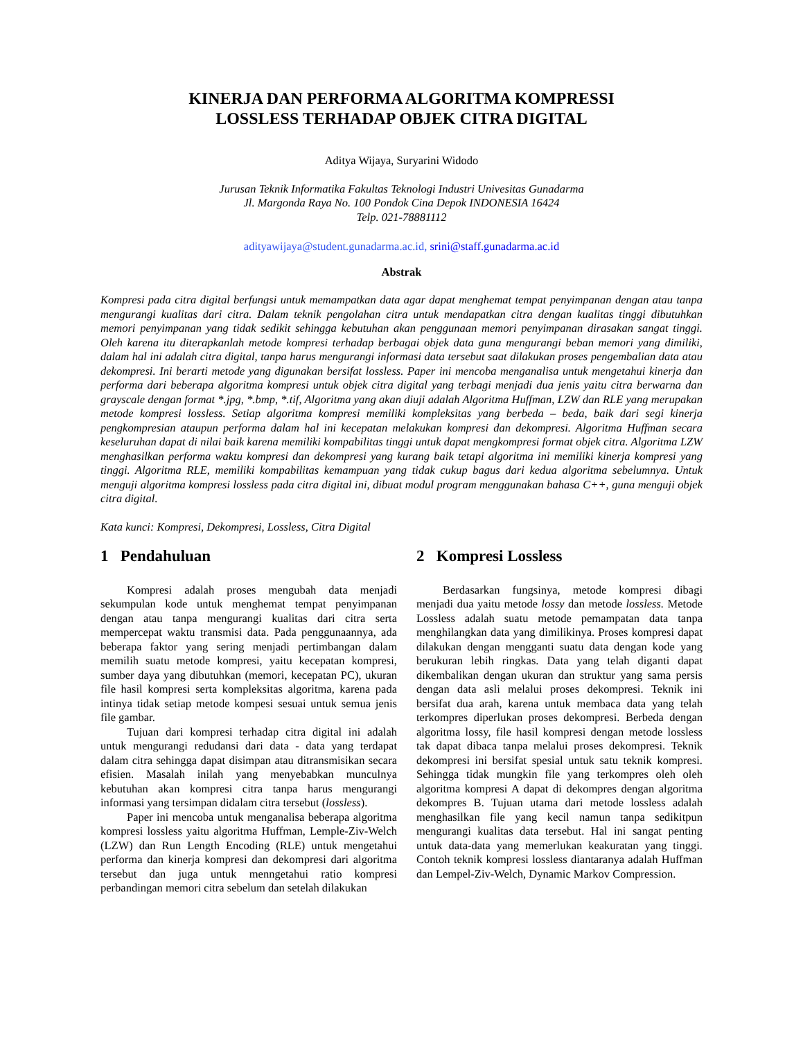KINERJA DAN PERFORMA ALGORITMA KOMPRESSI
LOSSLESS TERHADAP OBJEK CITRA DIGITAL
Aditya Wijaya, Suryarini Widodo
Jurusan Teknik Informatika Fakultas Teknologi Industri Univesitas Gunadarma
Jl. Margonda Raya No. 100 Pondok Cina Depok INDONESIA 16424
Telp. 021-78881112
adityawijaya@student.gunadarma.ac.id, srini@staff.gunadarma.ac.id
Abstrak
Kompresi pada citra digital berfungsi untuk memampatkan data agar dapat menghemat tempat penyimpanan dengan atau tanpa mengurangi kualitas dari citra. Dalam teknik pengolahan citra untuk mendapatkan citra dengan kualitas tinggi dibutuhkan memori penyimpanan yang tidak sedikit sehingga kebutuhan akan penggunaan memori penyimpanan dirasakan sangat tinggi. Oleh karena itu diterapkanlah metode kompresi terhadap berbagai objek data guna mengurangi beban memori yang dimiliki, dalam hal ini adalah citra digital, tanpa harus mengurangi informasi data tersebut saat dilakukan proses pengembalian data atau dekompresi. Ini berarti metode yang digunakan bersifat lossless. Paper ini mencoba menganalisa untuk mengetahui kinerja dan performa dari beberapa algoritma kompresi untuk objek citra digital yang terbagi menjadi dua jenis yaitu citra berwarna dan grayscale dengan format *.jpg, *.bmp, *.tif, Algoritma yang akan diuji adalah Algoritma Huffman, LZW dan RLE yang merupakan metode kompresi lossless. Setiap algoritma kompresi memiliki kompleksitas yang berbeda – beda, baik dari segi kinerja pengkompresian ataupun performa dalam hal ini kecepatan melakukan kompresi dan dekompresi. Algoritma Huffman secara keseluruhan dapat di nilai baik karena memiliki kompabilitas tinggi untuk dapat mengkompresi format objek citra. Algoritma LZW menghasilkan performa waktu kompresi dan dekompresi yang kurang baik tetapi algoritma ini memiliki kinerja kompresi yang tinggi. Algoritma RLE, memiliki kompabilitas kemampuan yang tidak cukup bagus dari kedua algoritma sebelumnya. Untuk menguji algoritma kompresi lossless pada citra digital ini, dibuat modul program menggunakan bahasa C++, guna menguji objek citra digital.
Kata kunci: Kompresi, Dekompresi, Lossless, Citra Digital
1 Pendahuluan
Kompresi adalah proses mengubah data menjadi sekumpulan kode untuk menghemat tempat penyimpanan dengan atau tanpa mengurangi kualitas dari citra serta mempercepat waktu transmisi data. Pada penggunaannya, ada beberapa faktor yang sering menjadi pertimbangan dalam memilih suatu metode kompresi, yaitu kecepatan kompresi, sumber daya yang dibutuhkan (memori, kecepatan PC), ukuran file hasil kompresi serta kompleksitas algoritma, karena pada intinya tidak setiap metode kompesi sesuai untuk semua jenis file gambar.
Tujuan dari kompresi terhadap citra digital ini adalah untuk mengurangi redudansi dari data - data yang terdapat dalam citra sehingga dapat disimpan atau ditransmisikan secara efisien. Masalah inilah yang menyebabkan munculnya kebutuhan akan kompresi citra tanpa harus mengurangi informasi yang tersimpan didalam citra tersebut (lossless).
Paper ini mencoba untuk menganalisa beberapa algoritma kompresi lossless yaitu algoritma Huffman, Lemple-Ziv-Welch (LZW) dan Run Length Encoding (RLE) untuk mengetahui performa dan kinerja kompresi dan dekompresi dari algoritma tersebut dan juga untuk menngetahui ratio kompresi perbandingan memori citra sebelum dan setelah dilakukan
2 Kompresi Lossless
Berdasarkan fungsinya, metode kompresi dibagi menjadi dua yaitu metode lossy dan metode lossless. Metode Lossless adalah suatu metode pemampatan data tanpa menghilangkan data yang dimilikinya. Proses kompresi dapat dilakukan dengan mengganti suatu data dengan kode yang berukuran lebih ringkas. Data yang telah diganti dapat dikembalikan dengan ukuran dan struktur yang sama persis dengan data asli melalui proses dekompresi. Teknik ini bersifat dua arah, karena untuk membaca data yang telah terkompres diperlukan proses dekompresi. Berbeda dengan algoritma lossy, file hasil kompresi dengan metode lossless tak dapat dibaca tanpa melalui proses dekompresi. Teknik dekompresi ini bersifat spesial untuk satu teknik kompresi. Sehingga tidak mungkin file yang terkompres oleh oleh algoritma kompresi A dapat di dekompres dengan algoritma dekompres B. Tujuan utama dari metode lossless adalah menghasilkan file yang kecil namun tanpa sedikitpun mengurangi kualitas data tersebut. Hal ini sangat penting untuk data-data yang memerlukan keakuratan yang tinggi. Contoh teknik kompresi lossless diantaranya adalah Huffman dan Lempel-Ziv-Welch, Dynamic Markov Compression.